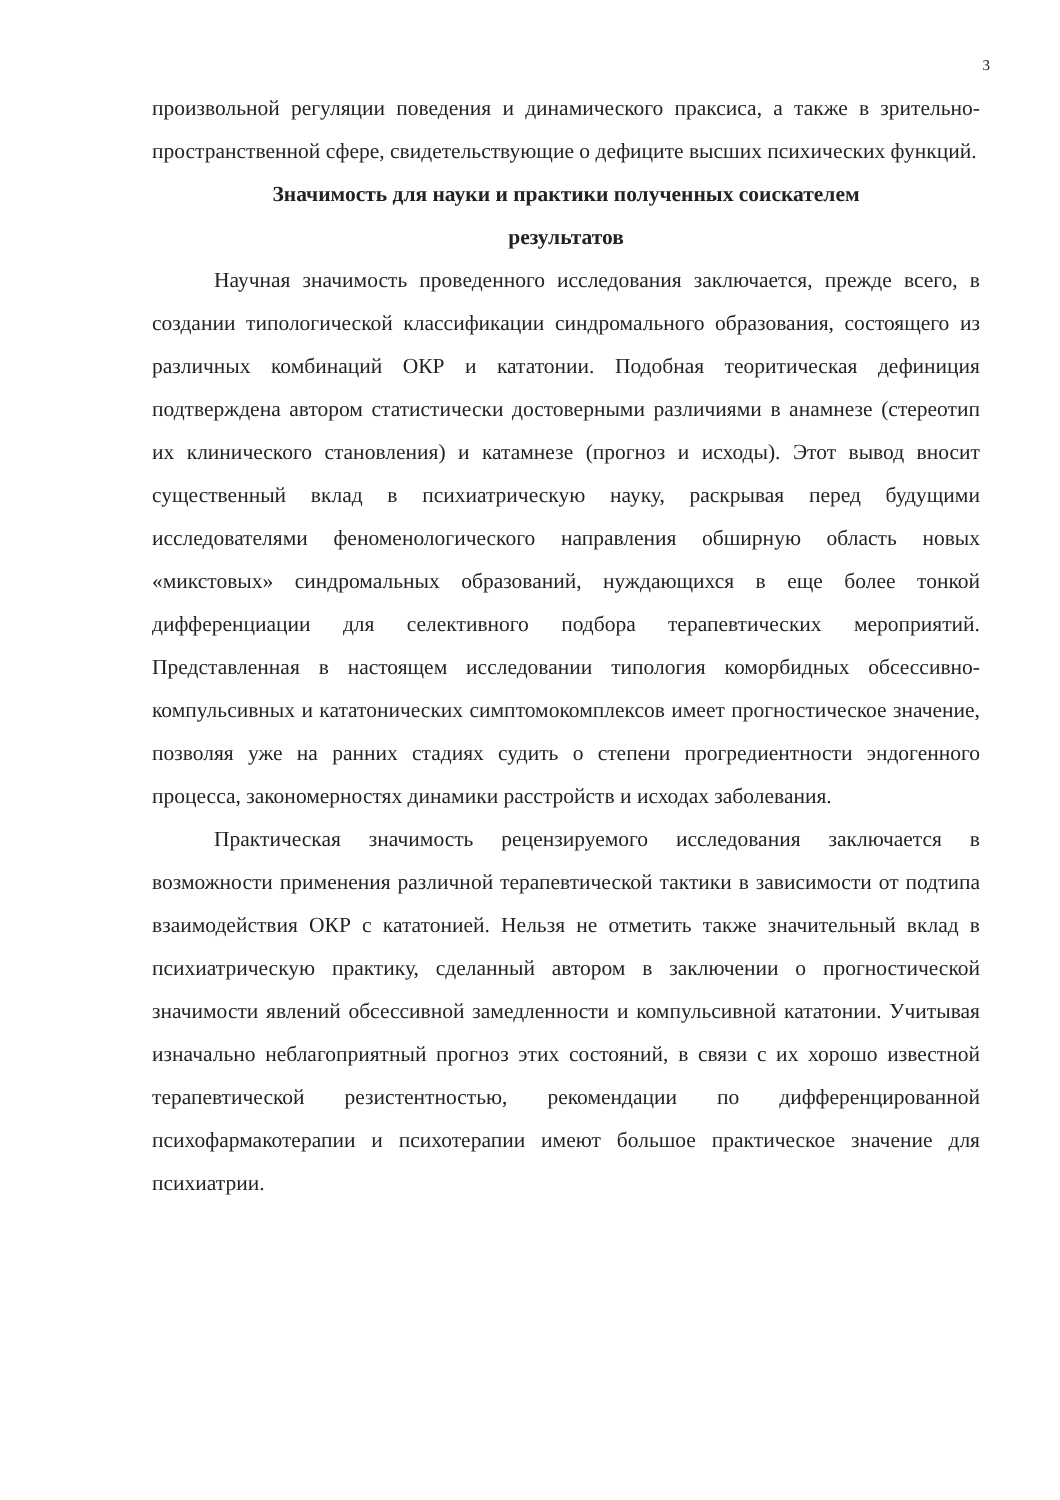3
произвольной регуляции поведения и динамического праксиса, а также в зрительно-пространственной сфере, свидетельствующие о дефиците высших психических функций.
Значимость для науки и практики полученных соискателем
результатов
Научная значимость проведенного исследования заключается, прежде всего, в создании типологической классификации синдромального образования, состоящего из различных комбинаций ОКР и кататонии. Подобная теоритическая дефиниция подтверждена автором статистически достоверными различиями в анамнезе (стереотип их клинического становления) и катамнезе (прогноз и исходы). Этот вывод вносит существенный вклад в психиатрическую науку, раскрывая перед будущими исследователями феноменологического направления обширную область новых «микстовых» синдромальных образований, нуждающихся в еще более тонкой дифференциации для селективного подбора терапевтических мероприятий. Представленная в настоящем исследовании типология коморбидных обсессивно-компульсивных и кататонических симптомокомплексов имеет прогностическое значение, позволяя уже на ранних стадиях судить о степени прогредиентности эндогенного процесса, закономерностях динамики расстройств и исходах заболевания.
Практическая значимость рецензируемого исследования заключается в возможности применения различной терапевтической тактики в зависимости от подтипа взаимодействия ОКР с кататонией. Нельзя не отметить также значительный вклад в психиатрическую практику, сделанный автором в заключении о прогностической значимости явлений обсессивной замедленности и компульсивной кататонии. Учитывая изначально неблагоприятный прогноз этих состояний, в связи с их хорошо известной терапевтической резистентностью, рекомендации по дифференцированной психофармакотерапии и психотерапии имеют большое практическое значение для психиатрии.